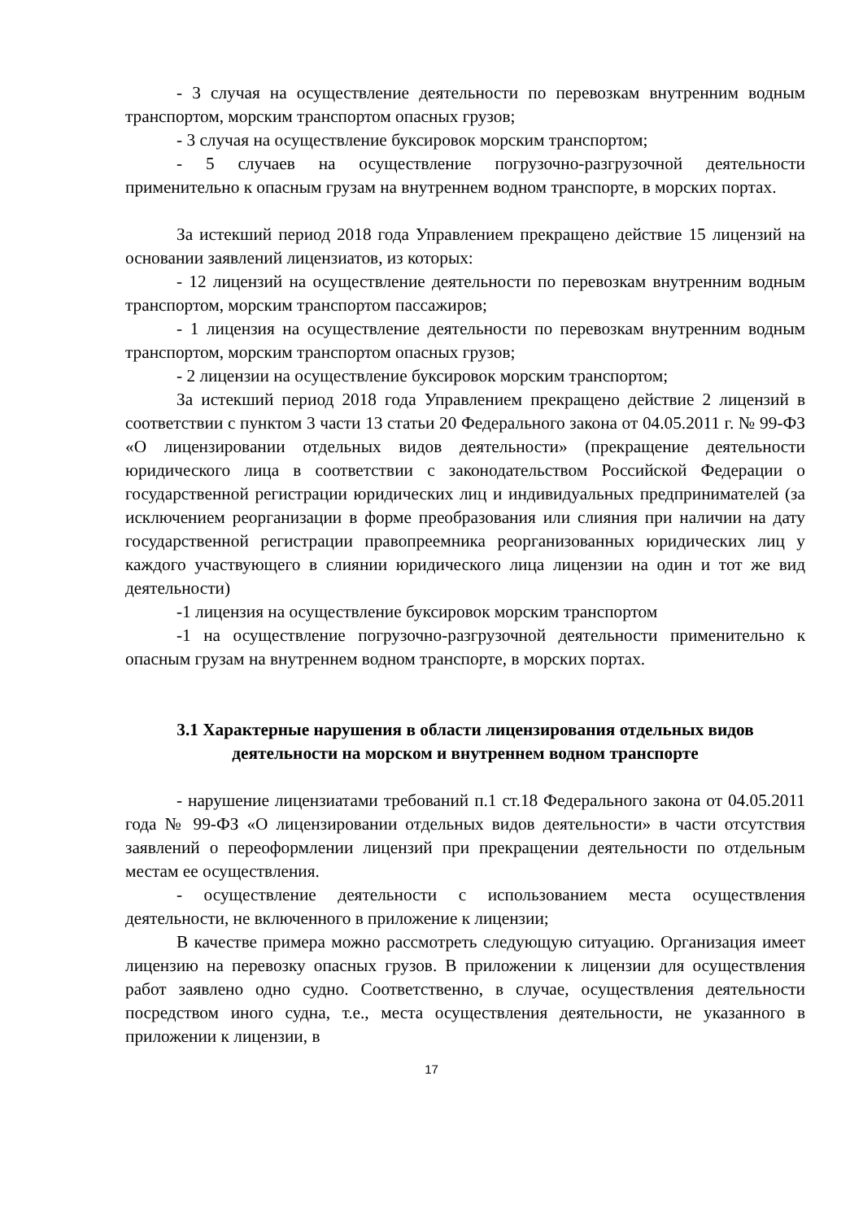- 3 случая на осуществление деятельности по перевозкам внутренним водным транспортом, морским транспортом опасных грузов;
- 3 случая на осуществление буксировок морским транспортом;
- 5 случаев на осуществление погрузочно-разгрузочной деятельности применительно к опасным грузам на внутреннем водном транспорте, в морских портах.
За истекший период 2018 года Управлением прекращено действие 15 лицензий на основании заявлений лицензиатов, из которых:
- 12 лицензий на осуществление деятельности по перевозкам внутренним водным транспортом, морским транспортом пассажиров;
- 1 лицензия на осуществление деятельности по перевозкам внутренним водным транспортом, морским транспортом опасных грузов;
- 2 лицензии на осуществление буксировок морским транспортом;
За истекший период 2018 года Управлением прекращено действие 2 лицензий в соответствии с пунктом 3 части 13 статьи 20 Федерального закона от 04.05.2011 г. № 99-ФЗ «О лицензировании отдельных видов деятельности» (прекращение деятельности юридического лица в соответствии с законодательством Российской Федерации о государственной регистрации юридических лиц и индивидуальных предпринимателей (за исключением реорганизации в форме преобразования или слияния при наличии на дату государственной регистрации правопреемника реорганизованных юридических лиц у каждого участвующего в слиянии юридического лица лицензии на один и тот же вид деятельности)
-1 лицензия на осуществление буксировок морским транспортом
-1 на осуществление погрузочно-разгрузочной деятельности применительно к опасным грузам на внутреннем водном транспорте, в морских портах.
3.1 Характерные нарушения в области лицензирования отдельных видов деятельности на морском и внутреннем водном транспорте
- нарушение лицензиатами требований п.1 ст.18 Федерального закона от 04.05.2011 года № 99-ФЗ «О лицензировании отдельных видов деятельности» в части отсутствия заявлений о переоформлении лицензий при прекращении деятельности по отдельным местам ее осуществления.
- осуществление деятельности с использованием места осуществления деятельности, не включенного в приложение к лицензии;
В качестве примера можно рассмотреть следующую ситуацию. Организация имеет лицензию на перевозку опасных грузов. В приложении к лицензии для осуществления работ заявлено одно судно. Соответственно, в случае, осуществления деятельности посредством иного судна, т.е., места осуществления деятельности, не указанного в приложении к лицензии, в
17